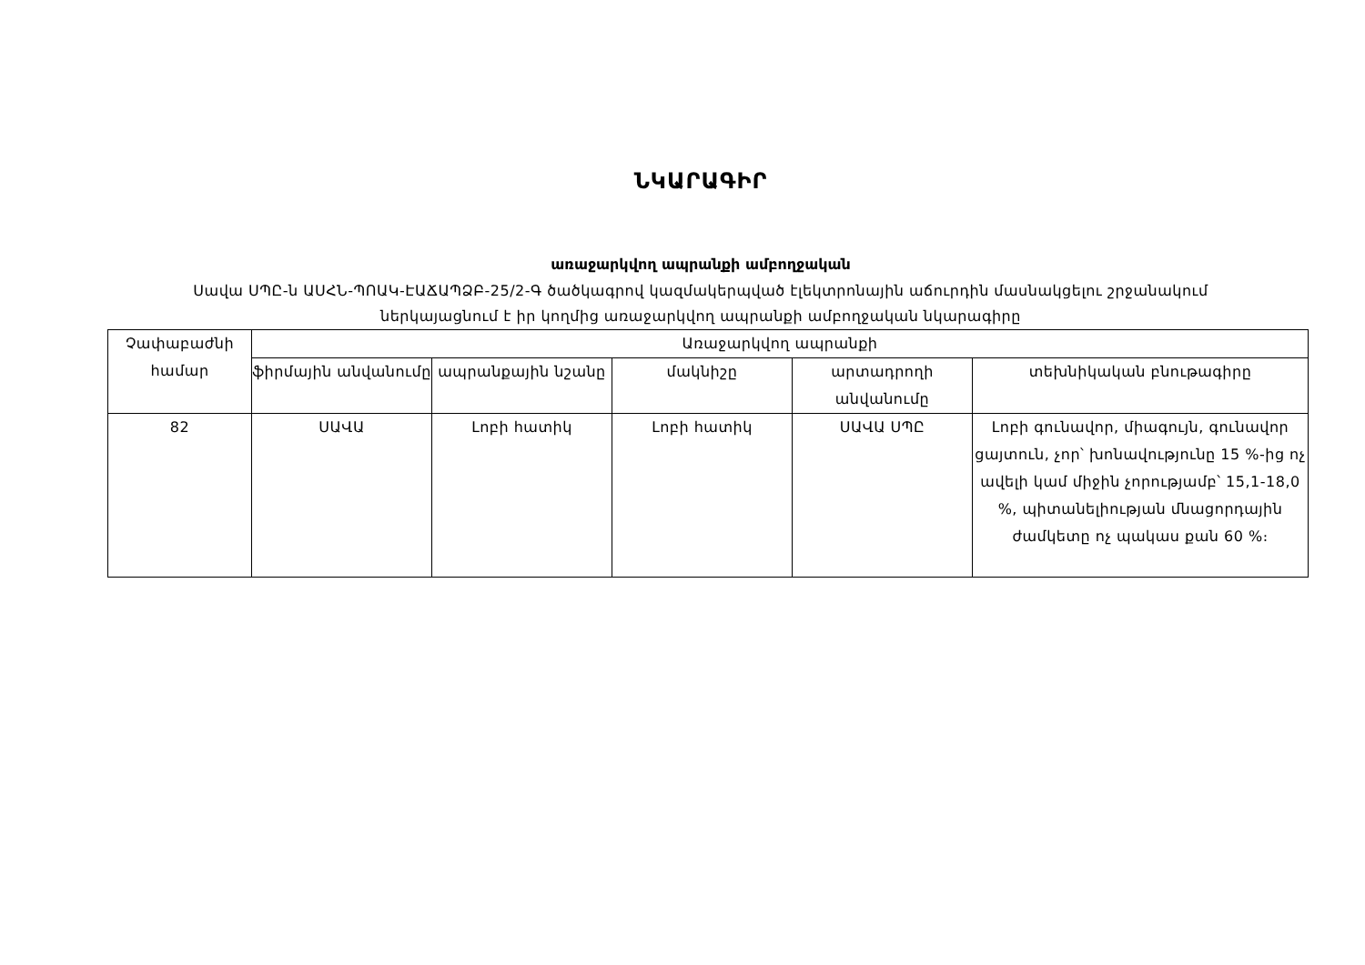ՆԿԱՐԱԳԻՐ
առաջարկվող ապրանքի ամբողջական
Սավա ՍՊԸ-ն ԱՍՀՆ-ՊՈԱԿ-ԷԱՃԱՊՁԲ-25/2-Գ ծածկագրով կազմակերպված էլեկտրոնային աճուրդին մասնակցելու շրջանակում
ներկայացնում է իր կողմից առաջարկվող ապրանքի ամբողջական նկարագիրը
| Չափաբաժնի համար | Առաջարկվող ապրանքի | | | | |
| --- | --- | --- | --- | --- | --- |
| | ֆիրմային անվանումը | ապրանքային նշանը | մակնիշը | արտադրողի անվանումը | տեխնիկական բնութագիրը |
| 82 | ՍԱՎԱ | Լոբի հատիկ | Լոբի հատիկ | ՍԱՎԱ ՍՊԸ | Լոբի գունավոր, միագույն, գունավոր ցայտուն, չոր՝ խոնավությունը 15 %-ից ոչ ավելի կամ միջին չորությամբ՝ 15,1-18,0 %, պիտանելիության մնացորդային ժամկետը ոչ պակաս քան 60 %։ |